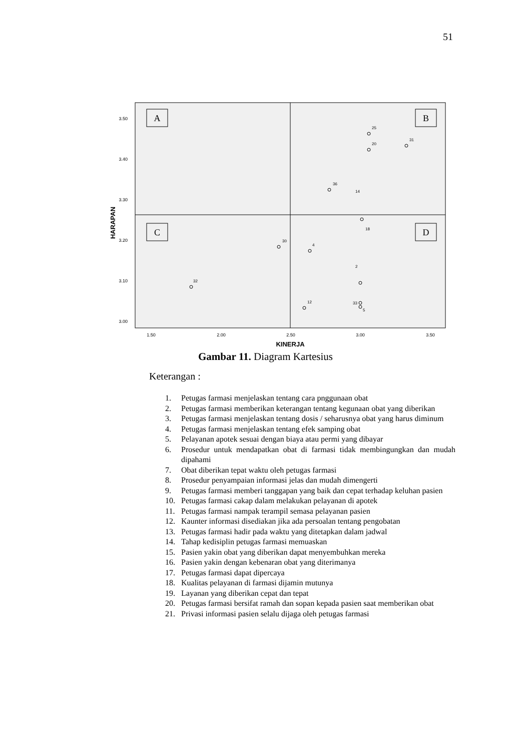51
3.50
3.40
3.30
3.20
3.10
3.00
1.50
2.00
2.50
3.00
3.50
KINERJA
HARAPAN
A
B
C
D
32
30
4
12
36
31
25
20
14
33
5
2
18
Gambar 11. Diagram Kartesius
Keterangan :
1. Petugas farmasi menjelaskan tentang cara pnggunaan obat
2. Petugas farmasi memberikan keterangan tentang kegunaan obat yang diberikan
3. Petugas farmasi menjelaskan tentang dosis / seharusnya obat yang harus diminum
4. Petugas farmasi menjelaskan tentang efek samping obat
5. Pelayanan apotek sesuai dengan biaya atau permi yang dibayar
6. Prosedur untuk mendapatkan obat di farmasi tidak membingungkan dan mudah dipahami
7. Obat diberikan tepat waktu oleh petugas farmasi
8. Prosedur penyampaian informasi jelas dan mudah dimengerti
9. Petugas farmasi memberi tanggapan yang baik dan cepat terhadap keluhan pasien
10. Petugas farmasi cakap dalam melakukan pelayanan di apotek
11. Petugas farmasi nampak terampil semasa pelayanan pasien
12. Kaunter informasi disediakan jika ada persoalan tentang pengobatan
13. Petugas farmasi hadir pada waktu yang ditetapkan dalam jadwal
14. Tahap kedisiplin petugas farmasi memuaskan
15. Pasien yakin obat yang diberikan dapat menyembuhkan mereka
16. Pasien yakin dengan kebenaran obat yang diterimanya
17. Petugas farmasi dapat dipercaya
18. Kualitas pelayanan di farmasi dijamin mutunya
19. Layanan yang diberikan cepat dan tepat
20. Petugas farmasi bersifat ramah dan sopan kepada pasien saat memberikan obat
21. Privasi informasi pasien selalu dijaga oleh petugas farmasi